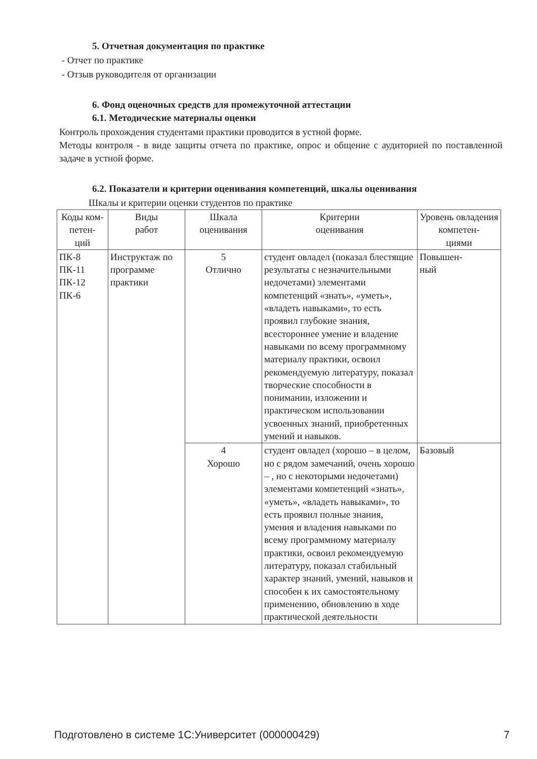5. Отчетная документация по практике
- Отчет по практике
- Отзыв руководителя от организации
6. Фонд оценочных средств для промежуточной аттестации
6.1. Методические материалы оценки
Контроль прохождения студентами практики проводится в устной форме.
Методы контроля - в виде защиты отчета по практике, опрос и общение с аудиторией по поставленной задаче в устной форме.
6.2. Показатели и критерии оценивания компетенций, шкалы оценивания
Шкалы и критерии оценки студентов по практике
| Коды ком- петен- ций | Виды работ | Шкала оценивания | Критерии оценивания | Уровень овладения компетен- циями |
| --- | --- | --- | --- | --- |
| ПК-8 ПК-11 ПК-12 ПК-6 | Инструктаж по программе практики | 5 Отлично | студент овладел (показал блестящие результаты с незначительными недочетами) элементами компетенций «знать», «уметь», «владеть навыками», то есть проявил глубокие знания, всестороннее умение и владение навыками по всему программному материалу практики, освоил рекомендуемую литературу, показал творческие способности в понимании, изложении и практическом использовании усвоенных знаний, приобретенных умений и навыков. | Повышен- ный |
| | | 4 Хорошо | студент овладел (хорошо – в целом, но с рядом замечаний, очень хорошо – , но с некоторыми недочетами) элементами компетенций «знать», «уметь», «владеть навыками», то есть проявил полные знания, умения и владения навыками по всему программному материалу практики, освоил рекомендуемую литературу, показал стабильный характер знаний, умений, навыков и способен к их самостоятельному применению, обновлению в ходе практической деятельности | Базовый |
Подготовлено в системе 1С:Университет (000000429) 7